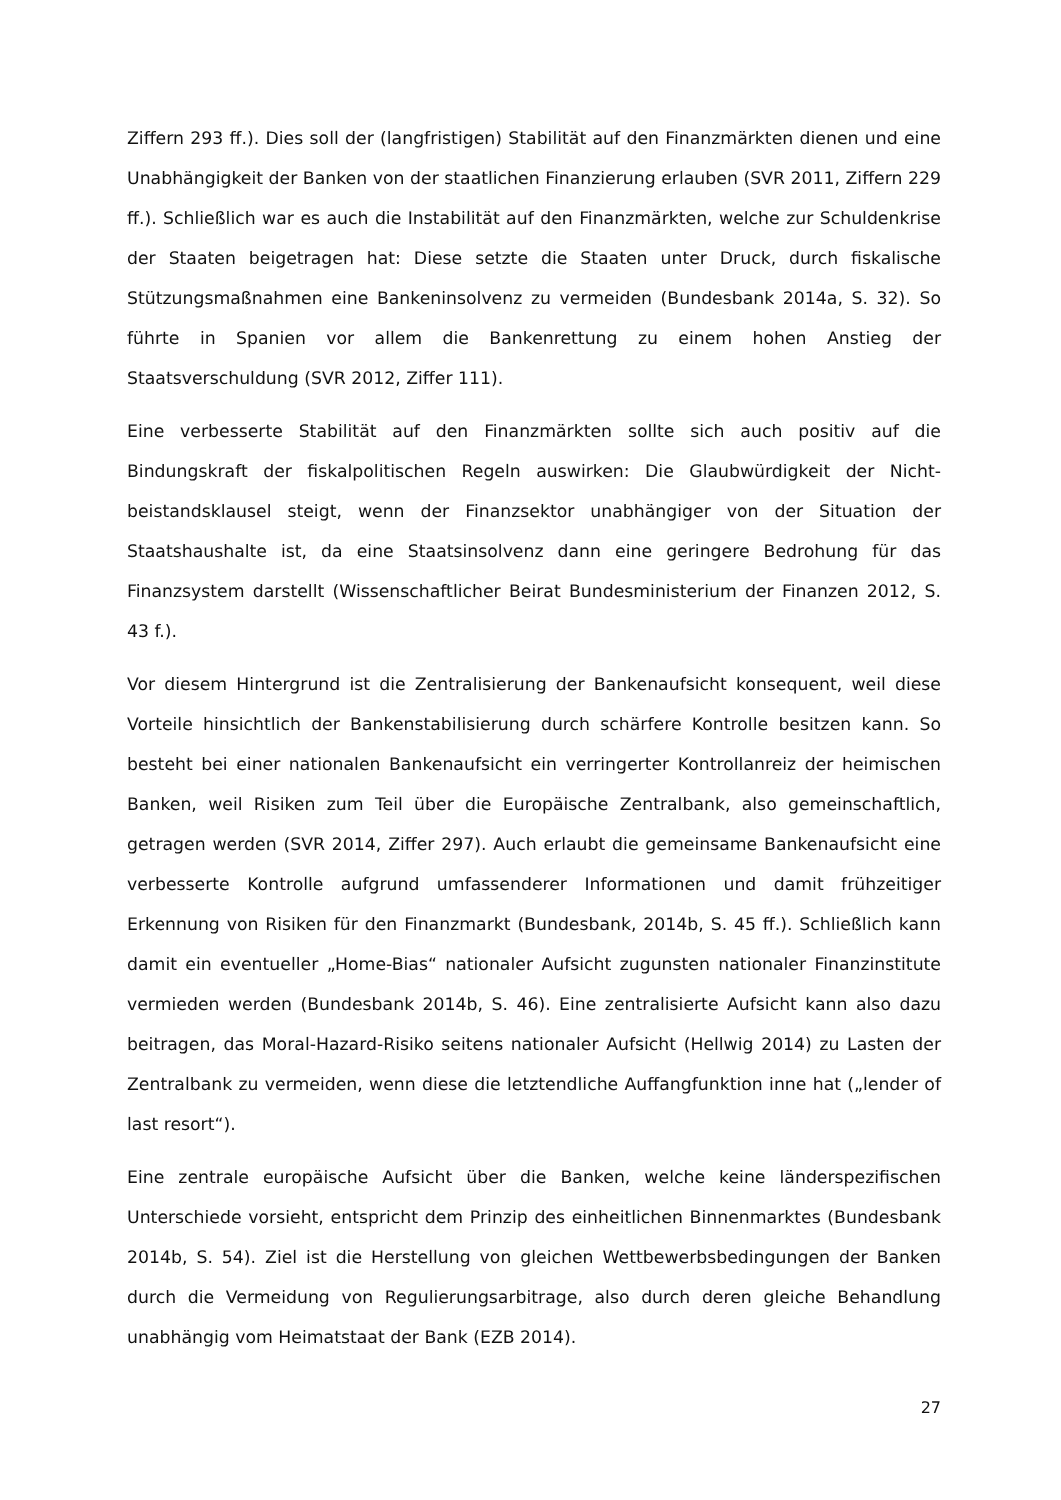Ziffern 293 ff.). Dies soll der (langfristigen) Stabilität auf den Finanzmärkten dienen und eine Unabhängigkeit der Banken von der staatlichen Finanzierung erlauben (SVR 2011, Ziffern 229 ff.). Schließlich war es auch die Instabilität auf den Finanzmärkten, welche zur Schuldenkrise der Staaten beigetragen hat: Diese setzte die Staaten unter Druck, durch fiskalische Stützungsmaßnahmen eine Bankeninsolvenz zu vermeiden (Bundesbank 2014a, S. 32). So führte in Spanien vor allem die Bankenrettung zu einem hohen Anstieg der Staatsverschuldung (SVR 2012, Ziffer 111).
Eine verbesserte Stabilität auf den Finanzmärkten sollte sich auch positiv auf die Bindungskraft der fiskalpolitischen Regeln auswirken: Die Glaubwürdigkeit der Nicht-beistandsklausel steigt, wenn der Finanzsektor unabhängiger von der Situation der Staatshaushalte ist, da eine Staatsinsolvenz dann eine geringere Bedrohung für das Finanzsystem darstellt (Wissenschaftlicher Beirat Bundesministerium der Finanzen 2012, S. 43 f.).
Vor diesem Hintergrund ist die Zentralisierung der Bankenaufsicht konsequent, weil diese Vorteile hinsichtlich der Bankenstabilisierung durch schärfere Kontrolle besitzen kann. So besteht bei einer nationalen Bankenaufsicht ein verringerter Kontrollanreiz der heimischen Banken, weil Risiken zum Teil über die Europäische Zentralbank, also gemeinschaftlich, getragen werden (SVR 2014, Ziffer 297). Auch erlaubt die gemeinsame Bankenaufsicht eine verbesserte Kontrolle aufgrund umfassenderer Informationen und damit frühzeitiger Erkennung von Risiken für den Finanzmarkt (Bundesbank, 2014b, S. 45 ff.). Schließlich kann damit ein eventueller „Home-Bias“ nationaler Aufsicht zugunsten nationaler Finanzinstitute vermieden werden (Bundesbank 2014b, S. 46). Eine zentralisierte Aufsicht kann also dazu beitragen, das Moral-Hazard-Risiko seitens nationaler Aufsicht (Hellwig 2014) zu Lasten der Zentralbank zu vermeiden, wenn diese die letztendliche Auffangfunktion inne hat („lender of last resort“).
Eine zentrale europäische Aufsicht über die Banken, welche keine länderspezifischen Unterschiede vorsieht, entspricht dem Prinzip des einheitlichen Binnenmarktes (Bundesbank 2014b, S. 54). Ziel ist die Herstellung von gleichen Wettbewerbsbedingungen der Banken durch die Vermeidung von Regulierungsarbitrage, also durch deren gleiche Behandlung unabhängig vom Heimatstaat der Bank (EZB 2014).
27